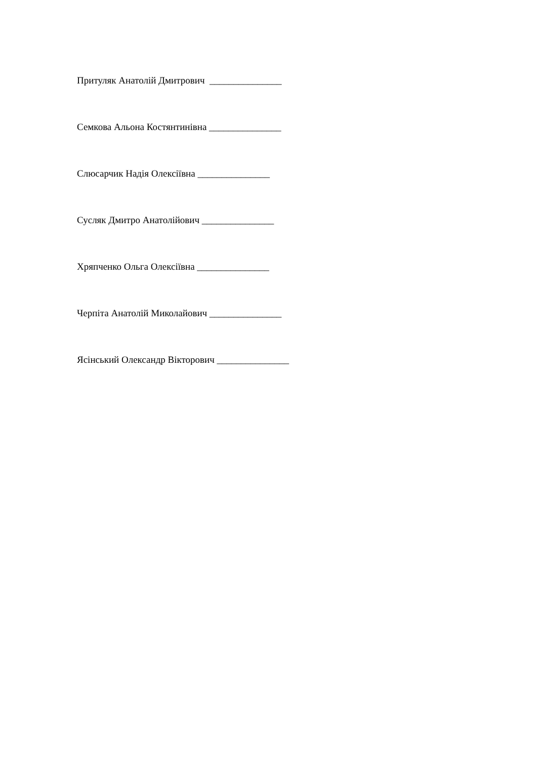Притуляк Анатолій Дмитрович _______________
Семкова Альона Костянтинівна _______________
Слюсарчик Надія Олексіївна _______________
Сусляк Дмитро Анатолійович _______________
Хряпченко Ольга Олексіївна _______________
Черпіта Анатолій Миколайович _______________
Ясінський Олександр Вікторович _______________